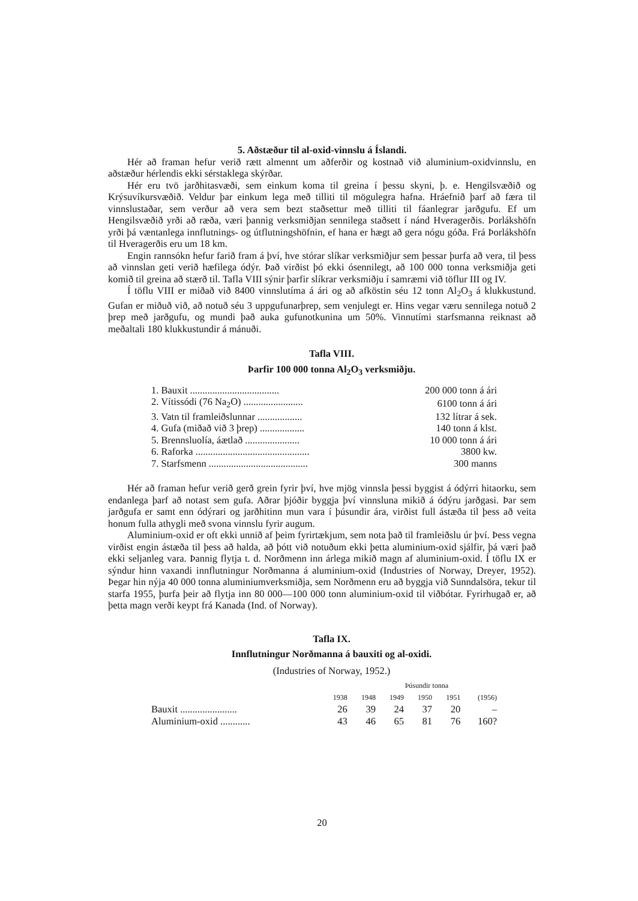5. Aðstæður til al-oxid-vinnslu á Íslandi.
Hér að framan hefur verið rætt almennt um aðferðir og kostnað við aluminium-oxidvinnslu, en aðstæður hérlendis ekki sérstaklega skýrðar.
Hér eru tvö jarðhitasvæði, sem einkum koma til greina í þessu skyni, þ. e. Hengilsvæðið og Krýsuvíkursvæðið. Veldur þar einkum lega með tilliti til mögulegra hafna. Hráefnið þarf að færa til vinnslustaðar, sem verður að vera sem bezt staðsettur með tilliti til fáanlegrar jarðgufu. Ef um Hengilsvæðið yrði að ræða, væri þannig verksmiðjan sennilega staðsett í nánd Hveragerðis. Þorlákshöfn yrði þá væntanlega innflutnings- og útflutningshöfnin, ef hana er hægt að gera nógu góða. Frá Þorlákshöfn til Hveragerðis eru um 18 km.
Engin rannsókn hefur farið fram á því, hve stórar slíkar verksmiðjur sem þessar þurfa að vera, til þess að vinnslan geti verið hæfilega ódýr. Það virðist þó ekki ósennilegt, að 100 000 tonna verksmiðja geti komið til greina að stærð til. Tafla VIII sýnir þarfir slíkrar verksmiðju í samræmi við töflur III og IV.
Í töflu VIII er miðað við 8400 vinnslutíma á ári og að afköstin séu 12 tonn Al<sub>2</sub>O<sub>3</sub> á klukkustund. Gufan er miðuð við, að notuð séu 3 uppgufunarþrep, sem venjulegt er. Hins vegar væru sennilega notuð 2 þrep með jarðgufu, og mundi það auka gufunotkunina um 50%. Vinnutími starfsmanna reiknast að meðaltali 180 klukkustundir á mánuði.
Tafla VIII.
Þarfir 100 000 tonna Al<sub>2</sub>O<sub>3</sub> verksmiðju.
| 1. Bauxit .................................... | 200 000 tonn á ári |
| 2. Vítissódi (76 Na<sub>2</sub>O) ........................ | 6100 tonn á ári |
| 3. Vatn til framleiðslunnar .................. | 132 lítrar á sek. |
| 4. Gufa (miðað við 3 þrep) .................. | 140 tonn á klst. |
| 5. Brennsluolía, áætlað ...................... | 10 000 tonn á ári |
| 6. Raforka .............................................. | 3800 kw. |
| 7. Starfsmenn ........................................ | 300 manns |
Hér að framan hefur verið gerð grein fyrir því, hve mjög vinnsla þessi byggist á ódýrri hitaorku, sem endanlega þarf að notast sem gufa. Aðrar þjóðir byggja því vinnsluna mikið á ódýru jarðgasi. Þar sem jarðgufa er samt enn ódýrari og jarðhitinn mun vara í þúsundir ára, virðist full ástæða til þess að veita honum fulla athygli með svona vinnslu fyrir augum.
Aluminium-oxid er oft ekki unnið af þeim fyrirtækjum, sem nota það til framleiðslu úr því. Þess vegna virðist engin ástæða til þess að halda, að þótt við notuðum ekki þetta aluminium-oxid sjálfir, þá væri það ekki seljanleg vara. Þannig flytja t. d. Norðmenn inn árlega mikið magn af aluminium-oxid. Í töflu IX er sýndur hinn vaxandi innflutningur Norðmanna á aluminium-oxid (Industries of Norway, Dreyer, 1952). Þegar hin nýja 40 000 tonna aluminiumverksmiðja, sem Norðmenn eru að byggja við Sunndalsöra, tekur til starfa 1955, þurfa þeir að flytja inn 80 000—100 000 tonn aluminium-oxid til viðbótar. Fyrirhugað er, að þetta magn verði keypt frá Kanada (Ind. of Norway).
Tafla IX.
Innflutningur Norðmanna á bauxiti og al-oxidi.
(Industries of Norway, 1952.)
| | Þúsundir tonna | | | | | |
| | 1938 | 1948 | 1949 | 1950 | 1951 | (1956) |
| Bauxit ....................... | 26 | 39 | 24 | 37 | 20 | – |
| Aluminium-oxid ............ | 43 | 46 | 65 | 81 | 76 | 160? |
20